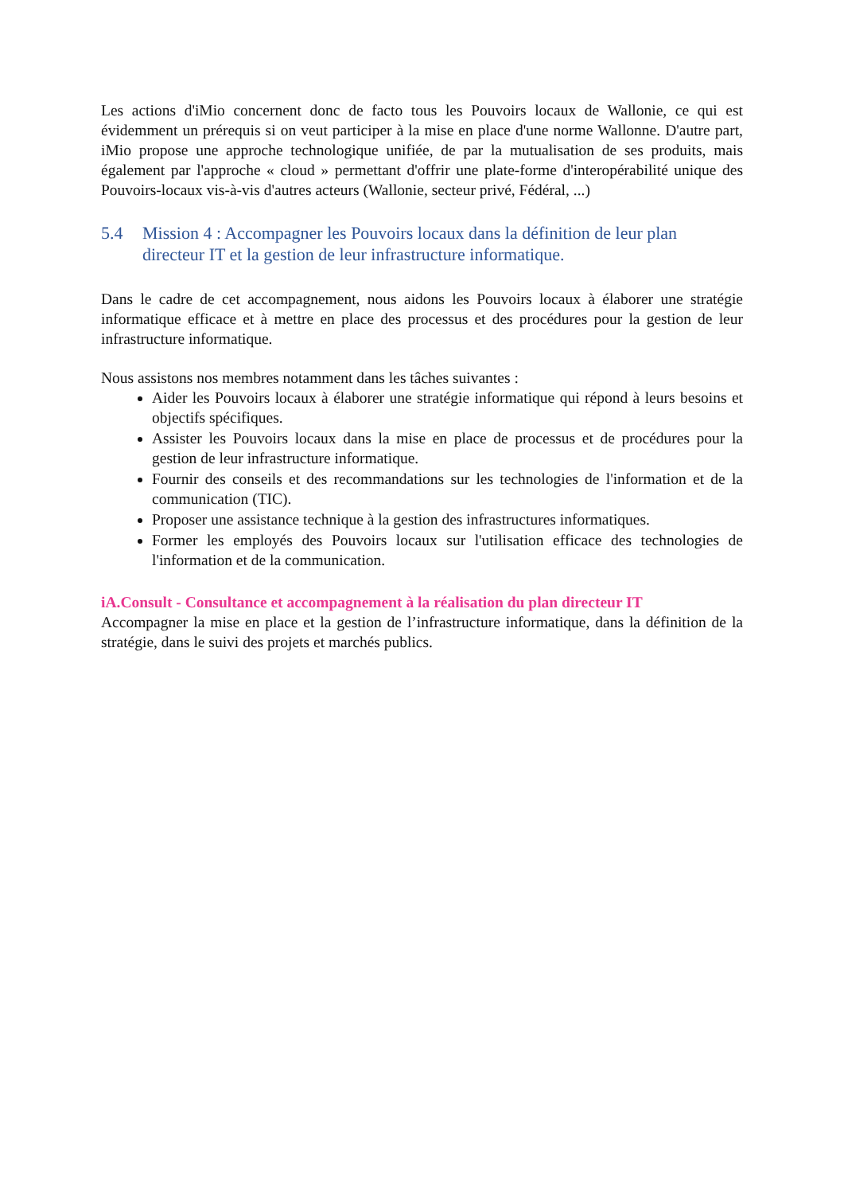Les actions d'iMio concernent donc de facto tous les Pouvoirs locaux de Wallonie, ce qui est évidemment un prérequis si on veut participer à la mise en place d'une norme Wallonne. D'autre part, iMio propose une approche technologique unifiée, de par la mutualisation de ses produits, mais également par l'approche « cloud » permettant d'offrir une plate-forme d'interopérabilité unique des Pouvoirs-locaux vis-à-vis d'autres acteurs (Wallonie, secteur privé, Fédéral, ...)
5.4 Mission 4 : Accompagner les Pouvoirs locaux dans la définition de leur plan directeur IT et la gestion de leur infrastructure informatique.
Dans le cadre de cet accompagnement, nous aidons les Pouvoirs locaux à élaborer une stratégie informatique efficace et à mettre en place des processus et des procédures pour la gestion de leur infrastructure informatique.
Nous assistons nos membres notamment dans les tâches suivantes :
Aider les Pouvoirs locaux à élaborer une stratégie informatique qui répond à leurs besoins et objectifs spécifiques.
Assister les Pouvoirs locaux dans la mise en place de processus et de procédures pour la gestion de leur infrastructure informatique.
Fournir des conseils et des recommandations sur les technologies de l'information et de la communication (TIC).
Proposer une assistance technique à la gestion des infrastructures informatiques.
Former les employés des Pouvoirs locaux sur l'utilisation efficace des technologies de l'information et de la communication.
iA.Consult - Consultance et accompagnement à la réalisation du plan directeur IT
Accompagner la mise en place et la gestion de l’infrastructure informatique, dans la définition de la stratégie, dans le suivi des projets et marchés publics.